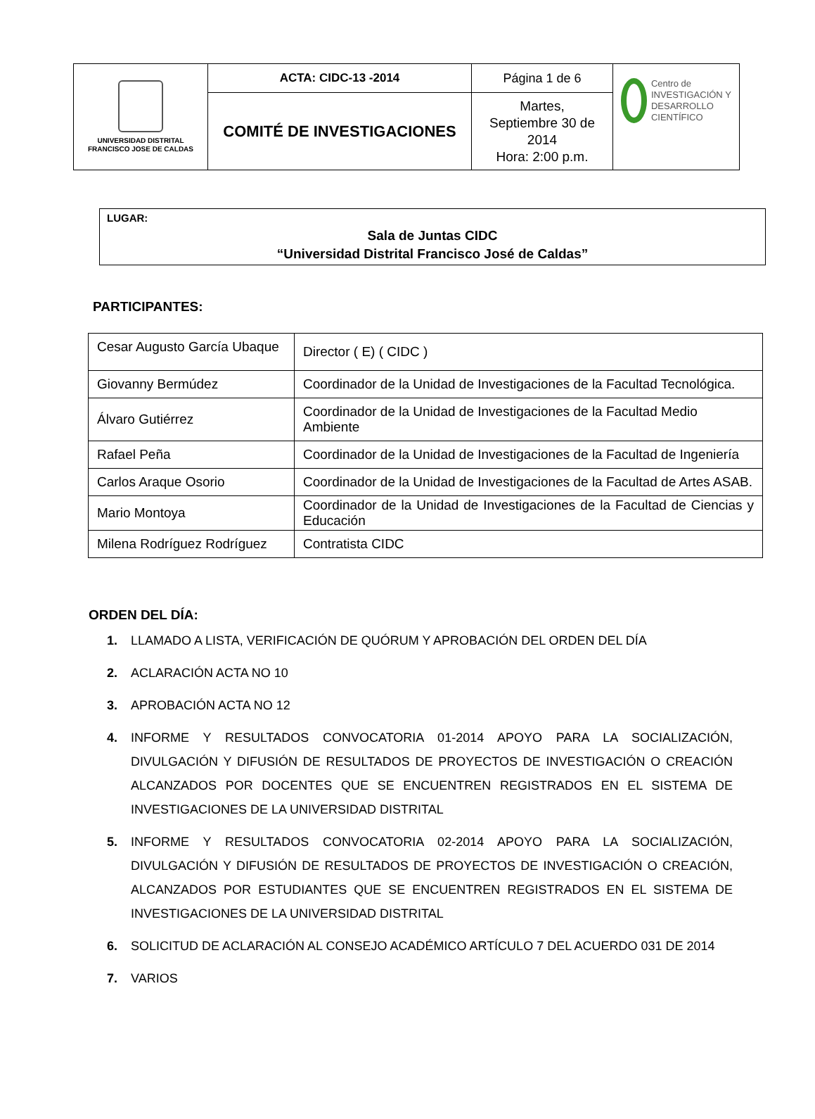| UNIVERSIDAD DISTRITAL FRANCISCO JOSE DE CALDAS | ACTA: CIDC-13 -2014 | Página 1 de 6 | Centro de INVESTIGACIÓN Y DESARROLLO CIENTÍFICO |
| | COMITÉ DE INVESTIGACIONES | Martes, Septiembre 30 de 2014 Hora: 2:00 p.m. | |
LUGAR:
Sala de Juntas CIDC
“Universidad Distrital Francisco José de Caldas”
PARTICIPANTES:
| Cesar Augusto García Ubaque | Director ( E) ( CIDC ) |
| Giovanny Bermúdez | Coordinador de la Unidad de Investigaciones de la Facultad Tecnológica. |
| Álvaro Gutiérrez | Coordinador de la Unidad de Investigaciones de la Facultad Medio Ambiente |
| Rafael Peña | Coordinador de la Unidad de Investigaciones de la Facultad de Ingeniería |
| Carlos Araque Osorio | Coordinador de la Unidad de Investigaciones de la Facultad de Artes ASAB. |
| Mario Montoya | Coordinador de la Unidad de Investigaciones de la Facultad de Ciencias y Educación |
| Milena Rodríguez Rodríguez | Contratista CIDC |
ORDEN DEL DÍA:
1. LLAMADO A LISTA, VERIFICACIÓN DE QUÓRUM Y APROBACIÓN DEL ORDEN DEL DÍA
2. ACLARACIÓN ACTA NO 10
3. APROBACIÓN ACTA NO 12
4. INFORME Y RESULTADOS CONVOCATORIA 01-2014 APOYO PARA LA SOCIALIZACIÓN, DIVULGACIÓN Y DIFUSIÓN DE RESULTADOS DE PROYECTOS DE INVESTIGACIÓN O CREACIÓN ALCANZADOS POR DOCENTES QUE SE ENCUENTREN REGISTRADOS EN EL SISTEMA DE INVESTIGACIONES DE LA UNIVERSIDAD DISTRITAL
5. INFORME Y RESULTADOS CONVOCATORIA 02-2014 APOYO PARA LA SOCIALIZACIÓN, DIVULGACIÓN Y DIFUSIÓN DE RESULTADOS DE PROYECTOS DE INVESTIGACIÓN O CREACIÓN, ALCANZADOS POR ESTUDIANTES QUE SE ENCUENTREN REGISTRADOS EN EL SISTEMA DE INVESTIGACIONES DE LA UNIVERSIDAD DISTRITAL
6. SOLICITUD DE ACLARACIÓN AL CONSEJO ACADÉMICO ARTÍCULO 7 DEL ACUERDO 031 DE 2014
7. VARIOS